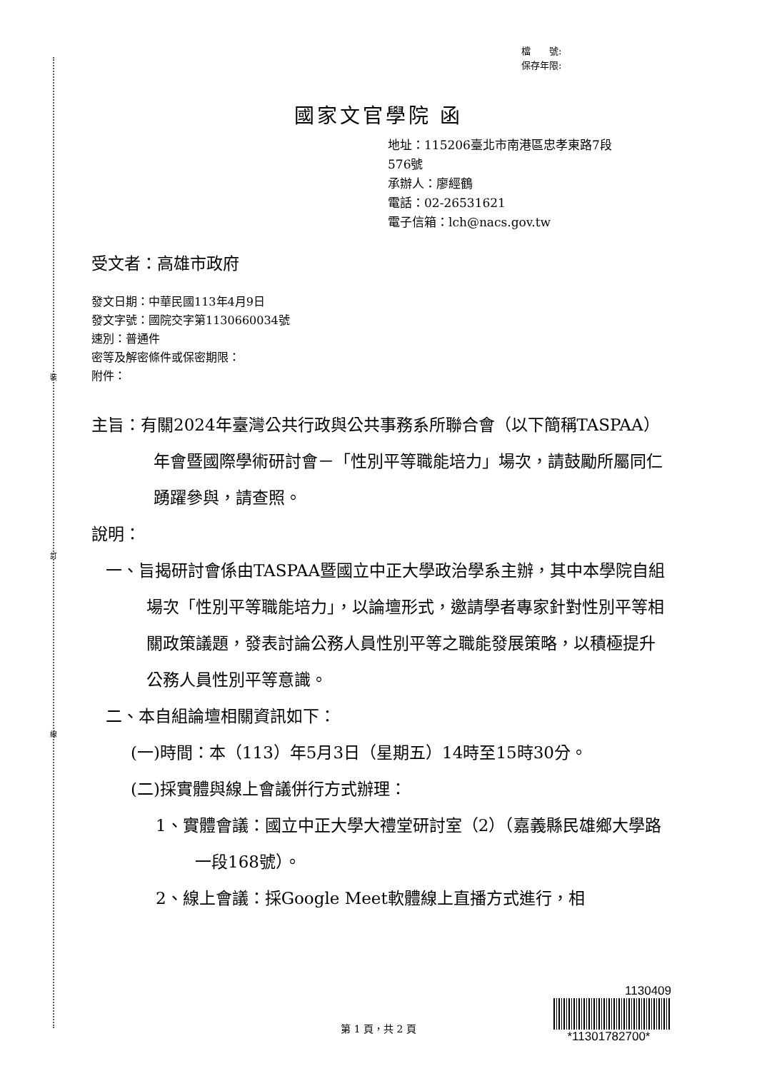裝
訂
線
檔　　號:
保存年限:
國家文官學院 函
地址：115206臺北市南港區忠孝東路7段
576號
承辦人：廖經鶴
電話：02-26531621
電子信箱：lch@nacs.gov.tw
受文者：高雄市政府
發文日期：中華民國113年4月9日
發文字號：國院交字第1130660034號
速別：普通件
密等及解密條件或保密期限：
附件：
主旨：有關2024年臺灣公共行政與公共事務系所聯合會（以下簡稱TASPAA）年會暨國際學術研討會－「性別平等職能培力」場次，請鼓勵所屬同仁踴躍參與，請查照。
說明：
一、旨揭研討會係由TASPAA暨國立中正大學政治學系主辦，其中本學院自組場次「性別平等職能培力」，以論壇形式，邀請學者專家針對性別平等相關政策議題，發表討論公務人員性別平等之職能發展策略，以積極提升公務人員性別平等意識。
二、本自組論壇相關資訊如下：
(一)時間：本（113）年5月3日（星期五）14時至15時30分。
(二)採實體與線上會議併行方式辦理：
1、實體會議：國立中正大學大禮堂研討室（2）（嘉義縣民雄鄉大學路一段168號）。
2、線上會議：採Google Meet軟體線上直播方式進行，相
第 1 頁，共 2 頁
1130409
*11301782700*